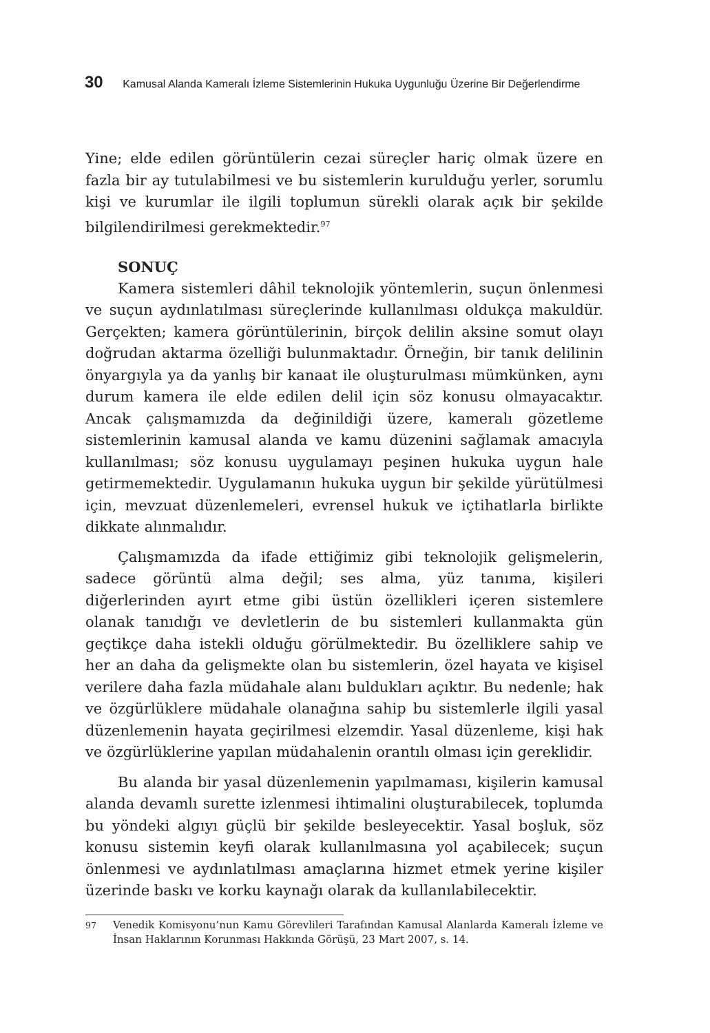30 Kamusal Alanda Kameralı İzleme Sistemlerinin Hukuka Uygunluğu Üzerine Bir Değerlendirme
Yine; elde edilen görüntülerin cezai süreçler hariç olmak üzere en fazla bir ay tutulabilmesi ve bu sistemlerin kurulduğu yerler, sorumlu kişi ve kurumlar ile ilgili toplumun sürekli olarak açık bir şekilde bilgilendirilmesi gerekmektedir.<sup>97</sup>
SONUÇ
Kamera sistemleri dâhil teknolojik yöntemlerin, suçun önlenmesi ve suçun aydınlatılması süreçlerinde kullanılması oldukça makuldür. Gerçekten; kamera görüntülerinin, birçok delilin aksine somut olayı doğrudan aktarma özelliği bulunmaktadır. Örneğin, bir tanık delilinin önyargıyla ya da yanlış bir kanaat ile oluşturulması mümkünken, aynı durum kamera ile elde edilen delil için söz konusu olmayacaktır. Ancak çalışmamızda da değinildiği üzere, kameralı gözetleme sistemlerinin kamusal alanda ve kamu düzenini sağlamak amacıyla kullanılması; söz konusu uygulamayı peşinen hukuka uygun hale getirmemektedir. Uygulamanın hukuka uygun bir şekilde yürütülmesi için, mevzuat düzenlemeleri, evrensel hukuk ve içtihatlarla birlikte dikkate alınmalıdır.
Çalışmamızda da ifade ettiğimiz gibi teknolojik gelişmelerin, sadece görüntü alma değil; ses alma, yüz tanıma, kişileri diğerlerinden ayırt etme gibi üstün özellikleri içeren sistemlere olanak tanıdığı ve devletlerin de bu sistemleri kullanmakta gün geçtikçe daha istekli olduğu görülmektedir. Bu özelliklere sahip ve her an daha da gelişmekte olan bu sistemlerin, özel hayata ve kişisel verilere daha fazla müdahale alanı buldukları açıktır. Bu nedenle; hak ve özgürlüklere müdahale olanağına sahip bu sistemlerle ilgili yasal düzenlemenin hayata geçirilmesi elzemdir. Yasal düzenleme, kişi hak ve özgürlüklerine yapılan müdahalenin orantılı olması için gereklidir.
Bu alanda bir yasal düzenlemenin yapılmaması, kişilerin kamusal alanda devamlı surette izlenmesi ihtimalini oluşturabilecek, toplumda bu yöndeki algıyı güçlü bir şekilde besleyecektir. Yasal boşluk, söz konusu sistemin keyfi olarak kullanılmasına yol açabilecek; suçun önlenmesi ve aydınlatılması amaçlarına hizmet etmek yerine kişiler üzerinde baskı ve korku kaynağı olarak da kullanılabilecektir.
<sup>97</sup> Venedik Komisyonu’nun Kamu Görevlileri Tarafından Kamusal Alanlarda Kameralı İzleme ve İnsan Haklarının Korunması Hakkında Görüşü, 23 Mart 2007, s. 14.